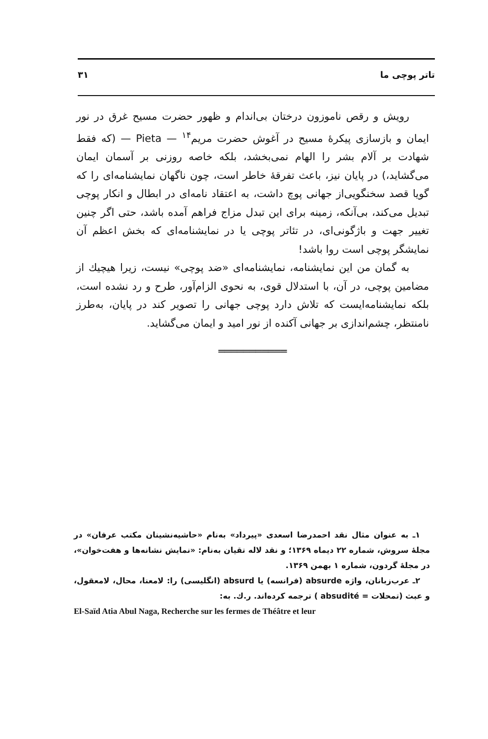تاتر پوچی ما ۳۱
رویش و رقص ناموزون درختان بی‌اندام و ظهور حضرت مسیح غرق در نور ایمان و بازسازی پیکرهٔ مسیح در آغوش حضرت مریم<sup>۱۴</sup> — Pieta — (که فقط شهادت بر آلام بشر را الهام نمی‌بخشد، بلکه خاصه روزنی بر آسمان ایمان می‌گشاید،) در پایان نیز، باعث تفرقهٔ خاطر است، چون ناگهان نمایشنامه‌ای را که گویا قصد سخنگویی‌از جهانی پوچ داشت، به اعتقاد نامه‌ای در ابطال و انکار پوچی تبدیل می‌کند، بی‌آنکه، زمینه برای این تبدل مزاج فراهم آمده باشد، حتی اگر چنین تغییر جهت و باژگونی‌ای، در تئاتر پوچی یا در نمایشنامه‌ای که بخش اعظم آن نمایشگر پوچی است روا باشد!
به گمان من این نمایشنامه، نمایشنامه‌ای «ضد پوچی» نیست، زیرا هیچیك از مضامین پوچی، در آن، با استدلال قوی، به نحوی الزام‌آور، طرح و رد نشده است، بلکه نمایشنامه‌ایست که تلاش دارد پوچی جهانی را تصویر کند در پایان، به‌طرز نامنتظر، چشم‌اندازی بر جهانی آکنده از نور امید و ایمان می‌گشاید.
═══════════
۱ـ به عنوان مثال نقد احمدرضا اسعدی «پیرداد» به‌نام «حاشیه‌نشینان مکتب عرفان» در مجلهٔ سروش، شماره ۲۲ دیماه ۱۳۶۹؛ و نقد لاله تقیان به‌نام: «نمایش نشانه‌ها و هفت‌خوان»، در مجلهٔ گردون، شماره ۱ بهمن ۱۳۶۹.
۲ـ عرب‌زبانان، واژه absurde (فرانسه) یا absurd (انگلیسی) را: لامعنا، محال، لامعقول، و عبث (تمحلات = absudité ) ترجمه کرده‌اند. ر.ك. به:
El-Saïd Atia Abul Naga, Recherche sur les fermes de Théâtre et leur